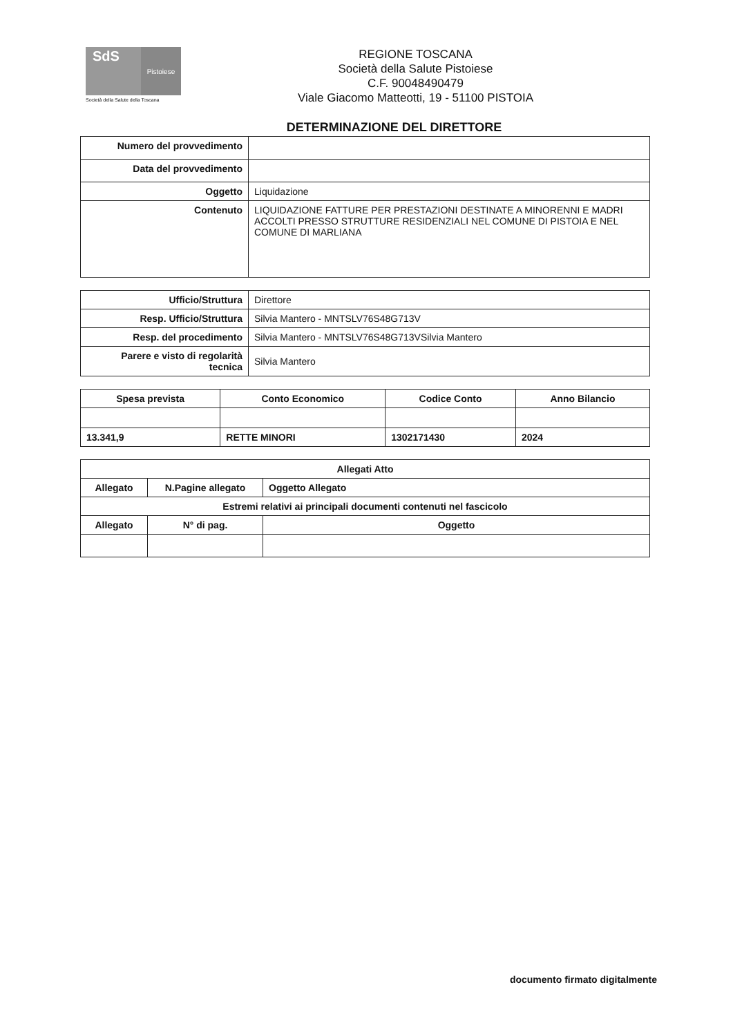SdS
Pistoiese
Società della Salute della Toscana
REGIONE TOSCANA
Società della Salute Pistoiese
C.F. 90048490479
Viale Giacomo Matteotti, 19 - 51100 PISTOIA
DETERMINAZIONE DEL DIRETTORE
| Numero del provvedimento | |
| Data del provvedimento | |
| Oggetto | Liquidazione |
| Contenuto | LIQUIDAZIONE FATTURE PER PRESTAZIONI DESTINATE A MINORENNI E MADRI ACCOLTI PRESSO STRUTTURE RESIDENZIALI NEL COMUNE DI PISTOIA E NEL COMUNE DI MARLIANA |
| Ufficio/Struttura | Direttore |
| Resp. Ufficio/Struttura | Silvia Mantero - MNTSLV76S48G713V |
| Resp. del procedimento | Silvia Mantero - MNTSLV76S48G713VSilvia Mantero |
| Parere e visto di regolarità tecnica | Silvia Mantero |
| Spesa prevista | Conto Economico | Codice Conto | Anno Bilancio |
| --- | --- | --- | --- |
| 13.341,9 | RETTE MINORI | 1302171430 | 2024 |
| Allegati Atto | | |
| --- | --- | --- |
| Allegato | N.Pagine allegato | Oggetto Allegato |
| Estremi relativi ai principali documenti contenuti nel fascicolo | | |
| Allegato | N° di pag. | Oggetto |
documento firmato digitalmente